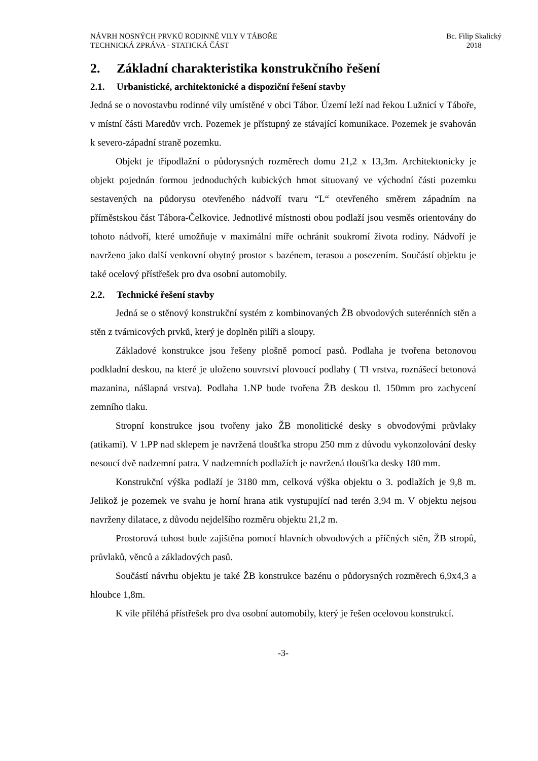NÁVRH NOSNÝCH PRVKŮ RODINNÉ VILY V TÁBOŘE
TECHNICKÁ ZPRÁVA - STATICKÁ ČÁST
Bc. Filip Skalický
2018
2. Základní charakteristika konstrukčního řešení
2.1. Urbanistické, architektonické a dispoziční řešení stavby
Jedná se o novostavbu rodinné vily umístěné v obci Tábor. Území leží nad řekou Lužnicí v Táboře, v místní části Maredův vrch. Pozemek je přístupný ze stávající komunikace. Pozemek je svahován k severo-západní straně pozemku.
Objekt je třípodlažní o půdorysných rozměrech domu 21,2 x 13,3m. Architektonicky je objekt pojednán formou jednoduchých kubických hmot situovaný ve východní části pozemku sestavených na půdorysu otevřeného nádvoří tvaru “L“ otevřeného směrem západním na příměstskou část Tábora-Čelkovice. Jednotlivé místnosti obou podlaží jsou vesměs orientovány do tohoto nádvoří, které umožňuje v maximální míře ochránit soukromí života rodiny. Nádvoří je navrženo jako další venkovní obytný prostor s bazénem, terasou a posezením. Součástí objektu je také ocelový přístřešek pro dva osobní automobily.
2.2. Technické řešení stavby
Jedná se o stěnový konstrukční systém z kombinovaných ŽB obvodových suterénních stěn a stěn z tvárnicových prvků, který je doplněn pilíři a sloupy.
Základové konstrukce jsou řešeny plošně pomocí pasů. Podlaha je tvořena betonovou podkladní deskou, na které je uloženo souvrství plovoucí podlahy ( TI vrstva, roznášecí betonová mazanina, nášlapná vrstva). Podlaha 1.NP bude tvořena ŽB deskou tl. 150mm pro zachycení zemního tlaku.
Stropní konstrukce jsou tvořeny jako ŽB monolitické desky s obvodovými průvlaky (atikami). V 1.PP nad sklepem je navržená tloušťka stropu 250 mm z důvodu vykonzolování desky nesoucí dvě nadzemní patra. V nadzemních podlažích je navržená tloušťka desky 180 mm.
Konstrukční výška podlaží je 3180 mm, celková výška objektu o 3. podlažích je 9,8 m. Jelikož je pozemek ve svahu je horní hrana atik vystupující nad terén 3,94 m. V objektu nejsou navrženy dilatace, z důvodu nejdelšího rozměru objektu 21,2 m.
Prostorová tuhost bude zajištěna pomocí hlavních obvodových a příčných stěn, ŽB stropů, průvlaků, věnců a základových pasů.
Součástí návrhu objektu je také ŽB konstrukce bazénu o půdorysných rozměrech 6,9x4,3 a hloubce 1,8m.
K vile přiléhá přístřešek pro dva osobní automobily, který je řešen ocelovou konstrukcí.
-3-